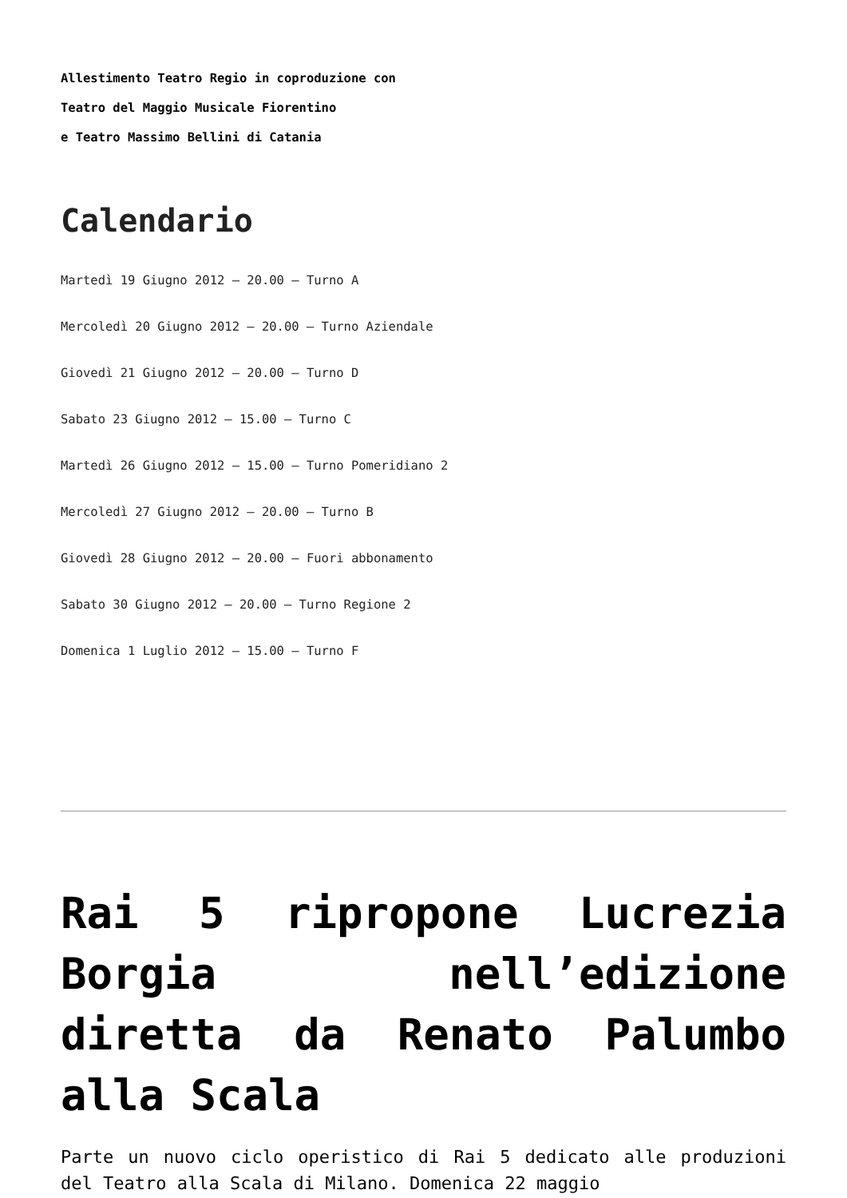Allestimento Teatro Regio in coproduzione con
Teatro del Maggio Musicale Fiorentino
e Teatro Massimo Bellini di Catania
Calendario
Martedì 19 Giugno 2012 – 20.00 – Turno A
Mercoledì 20 Giugno 2012 – 20.00 – Turno Aziendale
Giovedì 21 Giugno 2012 – 20.00 – Turno D
Sabato 23 Giugno 2012 – 15.00 – Turno C
Martedì 26 Giugno 2012 – 15.00 – Turno Pomeridiano 2
Mercoledì 27 Giugno 2012 – 20.00 – Turno B
Giovedì 28 Giugno 2012 – 20.00 – Fuori abbonamento
Sabato 30 Giugno 2012 – 20.00 – Turno Regione 2
Domenica 1 Luglio 2012 – 15.00 – Turno F
Rai 5 ripropone Lucrezia Borgia nell’edizione diretta da Renato Palumbo alla Scala
Parte un nuovo ciclo operistico di Rai 5 dedicato alle produzioni del Teatro alla Scala di Milano. Domenica 22 maggio